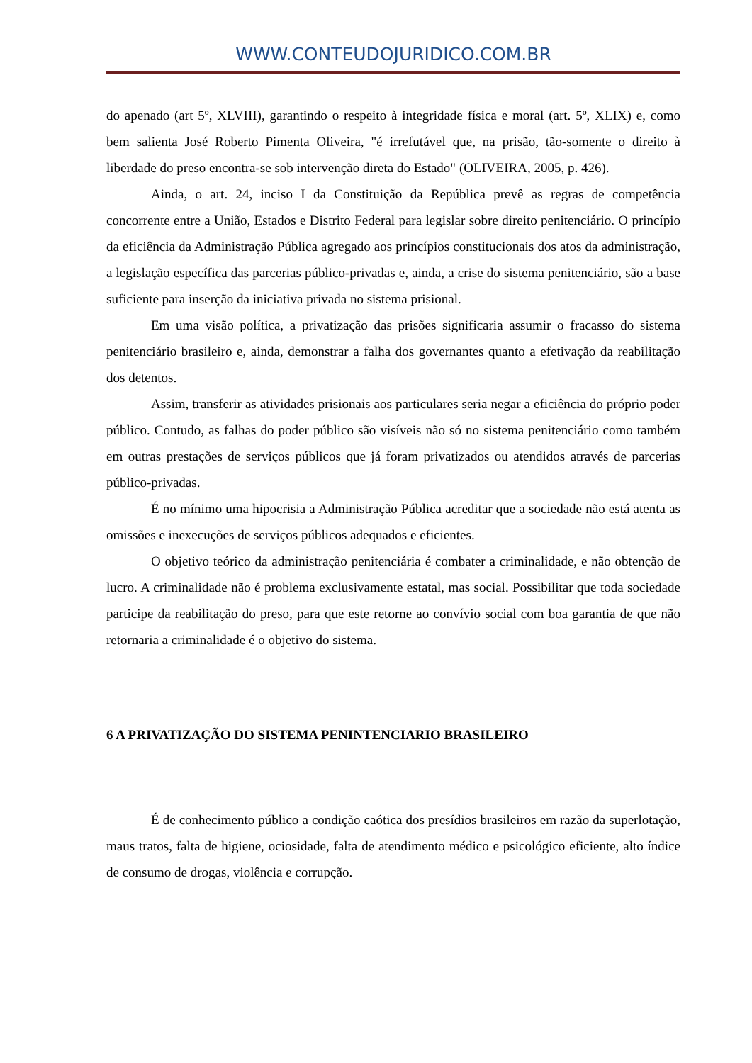WWW.CONTEUDOJURIDICO.COM.BR
do apenado (art 5º, XLVIII), garantindo o respeito à integridade física e moral (art. 5º, XLIX) e, como bem salienta José Roberto Pimenta Oliveira, "é irrefutável que, na prisão, tão-somente o direito à liberdade do preso encontra-se sob intervenção direta do Estado" (OLIVEIRA, 2005, p. 426).
Ainda, o art. 24, inciso I da Constituição da República prevê as regras de competência concorrente entre a União, Estados e Distrito Federal para legislar sobre direito penitenciário. O princípio da eficiência da Administração Pública agregado aos princípios constitucionais dos atos da administração, a legislação específica das parcerias público-privadas e, ainda, a crise do sistema penitenciário, são a base suficiente para inserção da iniciativa privada no sistema prisional.
Em uma visão política, a privatização das prisões significaria assumir o fracasso do sistema penitenciário brasileiro e, ainda, demonstrar a falha dos governantes quanto a efetivação da reabilitação dos detentos.
Assim, transferir as atividades prisionais aos particulares seria negar a eficiência do próprio poder público. Contudo, as falhas do poder público são visíveis não só no sistema penitenciário como também em outras prestações de serviços públicos que já foram privatizados ou atendidos através de parcerias público-privadas.
É no mínimo uma hipocrisia a Administração Pública acreditar que a sociedade não está atenta as omissões e inexecuções de serviços públicos adequados e eficientes.
O objetivo teórico da administração penitenciária é combater a criminalidade, e não obtenção de lucro. A criminalidade não é problema exclusivamente estatal, mas social. Possibilitar que toda sociedade participe da reabilitação do preso, para que este retorne ao convívio social com boa garantia de que não retornaria a criminalidade é o objetivo do sistema.
6 A PRIVATIZAÇÃO DO SISTEMA PENINTENCIARIO BRASILEIRO
É de conhecimento público a condição caótica dos presídios brasileiros em razão da superlotação, maus tratos, falta de higiene, ociosidade, falta de atendimento médico e psicológico eficiente, alto índice de consumo de drogas, violência e corrupção.